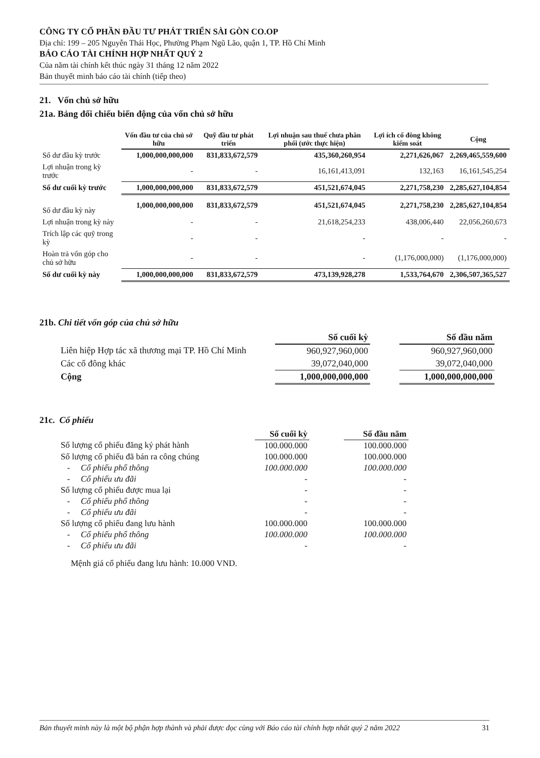CÔNG TY CỔ PHẦN ĐẦU TƯ PHÁT TRIỂN SÀI GÒN CO.OP
Địa chỉ: 199 – 205 Nguyễn Thái Học, Phường Phạm Ngũ Lão, quận 1, TP. Hồ Chí Minh
BÁO CÁO TÀI CHÍNH HỢP NHẤT QUÝ 2
Của năm tài chính kết thúc ngày 31 tháng 12 năm 2022
Bản thuyết minh báo cáo tài chính (tiếp theo)
21. Vốn chủ sở hữu
21a. Bảng đối chiếu biến động của vốn chủ sở hữu
| | Vốn đầu tư của chủ sở hữu | Quỹ đầu tư phát triển | Lợi nhuận sau thuế chưa phân phối (ước thực hiện) | Lợi ích cổ đông không kiểm soát | Cộng |
| --- | --- | --- | --- | --- | --- |
| Số dư đầu kỳ trước | 1,000,000,000,000 | 831,833,672,579 | 435,360,260,954 | 2,271,626,067 | 2,269,465,559,600 |
| Lợi nhuận trong kỳ trước | - | - | 16,161,413,091 | 132,163 | 16,161,545,254 |
| Số dư cuối kỳ trước | 1,000,000,000,000 | 831,833,672,579 | 451,521,674,045 | 2,271,758,230 | 2,285,627,104,854 |
| Số dư đầu kỳ này | 1,000,000,000,000 | 831,833,672,579 | 451,521,674,045 | 2,271,758,230 | 2,285,627,104,854 |
| Lợi nhuận trong kỳ này | - | - | 21,618,254,233 | 438,006,440 | 22,056,260,673 |
| Trích lập các quỹ trong kỳ | - | - | - | - | - |
| Hoàn trả vốn góp cho chủ sở hữu | - | - | - | (1,176,000,000) | (1,176,000,000) |
| Số dư cuối kỳ này | 1,000,000,000,000 | 831,833,672,579 | 473,139,928,278 | 1,533,764,670 | 2,306,507,365,527 |
21b. Chi tiết vốn góp của chủ sở hữu
| | Số cuối kỳ | | Số đầu năm |
| Liên hiệp Hợp tác xã thương mại TP. Hồ Chí Minh | 960,927,960,000 | | 960,927,960,000 |
| Các cổ đông khác | 39,072,040,000 | | 39,072,040,000 |
| Cộng | 1,000,000,000,000 | | 1,000,000,000,000 |
21c. Cổ phiếu
| | Số cuối kỳ | | Số đầu năm |
| Số lượng cổ phiếu đăng ký phát hành | 100.000.000 | | 100.000.000 |
| Số lượng cổ phiếu đã bán ra công chúng | 100.000.000 | | 100.000.000 |
| - Cổ phiếu phổ thông | 100.000.000 | | 100.000.000 |
| - Cổ phiếu ưu đãi | - | | - |
| Số lượng cổ phiếu được mua lại | - | | - |
| - Cổ phiếu phổ thông | - | | - |
| - Cổ phiếu ưu đãi | - | | - |
| Số lượng cổ phiếu đang lưu hành | 100.000.000 | | 100.000.000 |
| - Cổ phiếu phổ thông | 100.000.000 | | 100.000.000 |
| - Cổ phiếu ưu đãi | - | | - |
Mệnh giá cổ phiếu đang lưu hành: 10.000 VND.
Bản thuyết minh này là một bộ phận hợp thành và phải được đọc cùng với Báo cáo tài chính hợp nhất quý 2 năm 2022 31